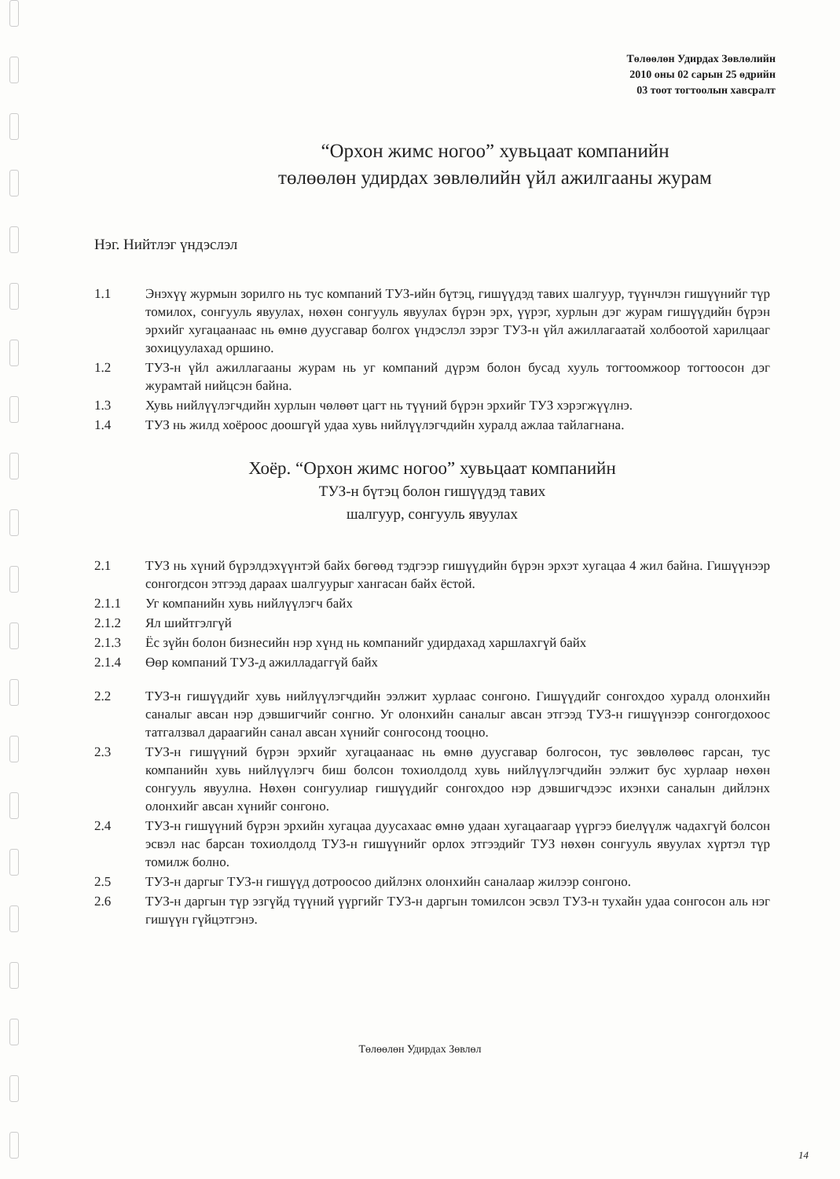Төлөөлөн Удирдах Зөвлөлийн
2010 оны 02 сарын 25 өдрийн
03 тоот тогтоолын хавсралт
“Орхон жимс ногоо” хувьцаат компанийн
төлөөлөн удирдах зөвлөлийн үйл ажилгааны журам
Нэг. Нийтлэг үндэслэл
1.1 Энэхүү журмын зорилго нь тус компаний ТУЗ-ийн бүтэц, гишүүдэд тавих шалгуур, түүнчлэн гишүүнийг түр томилох, сонгууль явуулах, нөхөн сонгууль явуулах бүрэн эрх, үүрэг, хурлын дэг журам гишүүдийн бүрэн эрхийг хугацаанаас нь өмнө дуусгавар болгох үндэслэл зэрэг ТУЗ-н үйл ажиллагаатай холбоотой харилцааг зохицуулахад оршино.
1.2 ТУЗ-н үйл ажиллагааны журам нь уг компаний дүрэм болон бусад хууль тогтоомжоор тогтоосон дэг журамтай нийцсэн байна.
1.3 Хувь нийлүүлэгчдийн хурлын чөлөөт цагт нь түүний бүрэн эрхийг ТУЗ хэрэгжүүлнэ.
1.4 ТУЗ нь жилд хоёроос доошгүй удаа хувь нийлүүлэгчдийн хуралд ажлаа тайлагнана.
Хоёр. “Орхон жимс ногоо” хувьцаат компанийн
ТУЗ-н бүтэц болон гишүүдэд тавих
шалгуур, сонгууль явуулах
2.1 ТУЗ нь хүний бүрэлдэхүүнтэй байх бөгөөд тэдгээр гишүүдийн бүрэн эрхэт хугацаа 4 жил байна. Гишүүнээр сонгогдсон этгээд дараах шалгуурыг хангасан байх ёстой.
2.1.1 Уг компанийн хувь нийлүүлэгч байх
2.1.2 Ял шийтгэлгүй
2.1.3 Ёс зүйн болон бизнесийн нэр хүнд нь компанийг удирдахад харшлахгүй байх
2.1.4 Өөр компаний ТУЗ-д ажилладаггүй байх
2.2 ТУЗ-н гишүүдийг хувь нийлүүлэгчдийн ээлжит хурлаас сонгоно. Гишүүдийг сонгохдоо хуралд олонхийн саналыг авсан нэр дэвшигчийг сонгно. Уг олонхийн саналыг авсан этгээд ТУЗ-н гишүүнээр сонгогдохоос татгалзвал дараагийн санал авсан хүнийг сонгосонд тооцно.
2.3 ТУЗ-н гишүүний бүрэн эрхийг хугацаанаас нь өмнө дуусгавар болгосон, тус зөвлөлөөс гарсан, тус компанийн хувь нийлүүлэгч биш болсон тохиолдолд хувь нийлүүлэгчдийн ээлжит бус хурлаар нөхөн сонгууль явуулна. Нөхөн сонгуулиар гишүүдийг сонгохдоо нэр дэвшигчдээс ихэнхи саналын дийлэнх олонхийг авсан хүнийг сонгоно.
2.4 ТУЗ-н гишүүний бүрэн эрхийн хугацаа дуусахаас өмнө удаан хугацаагаар үүргээ биелүүлж чадахгүй болсон эсвэл нас барсан тохиолдолд ТУЗ-н гишүүнийг орлох этгээдийг ТУЗ нөхөн сонгууль явуулах хүртэл түр томилж болно.
2.5 ТУЗ-н даргыг ТУЗ-н гишүүд дотроосоо дийлэнх олонхийн саналаар жилээр сонгоно.
2.6 ТУЗ-н даргын түр эзгүйд түүний үүргийг ТУЗ-н даргын томилсон эсвэл ТУЗ-н тухайн удаа сонгосон аль нэг гишүүн гүйцэтгэнэ.
Төлөөлөн Удирдах Зөвлөл
14